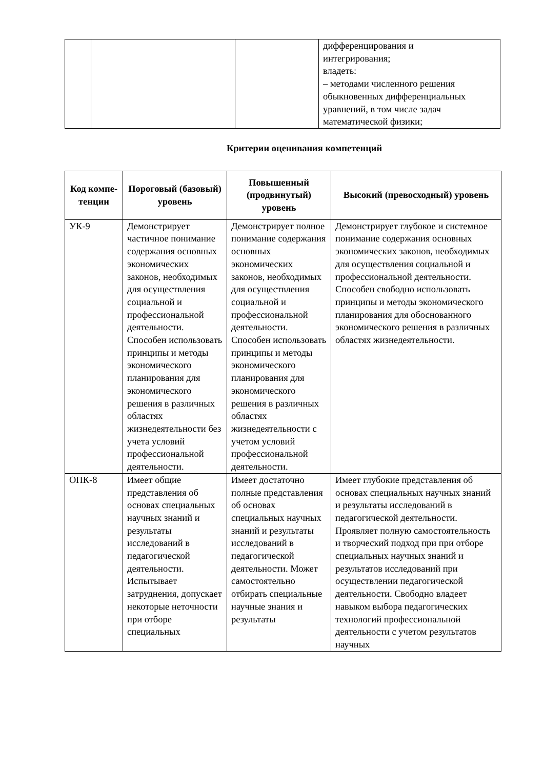| | | | дифференцирования и интегрирования; владеть: – методами численного решения обыкновенных дифференциальных уравнений, в том числе задач математической физики; |
Критерии оценивания компетенций
| Код компе- тенции | Пороговый (базовый) уровень | Повышенный (продвинутый) уровень | Высокий (превосходный) уровень |
| --- | --- | --- | --- |
| УК-9 | Демонстрирует частичное понимание содержания основных экономических законов, необходимых для осуществления социальной и профессиональной деятельности. Способен использовать принципы и методы экономического планирования для экономического решения в различных областях жизнедеятельности без учета условий профессиональной деятельности. | Демонстрирует полное понимание содержания основных экономических законов, необходимых для осуществления социальной и профессиональной деятельности. Способен использовать принципы и методы экономического планирования для экономического решения в различных областях жизнедеятельности с учетом условий профессиональной деятельности. | Демонстрирует глубокое и системное понимание содержания основных экономических законов, необходимых для осуществления социальной и профессиональной деятельности. Способен свободно использовать принципы и методы экономического планирования для обоснованного экономического решения в различных областях жизнедеятельности. |
| ОПК-8 | Имеет общие представления об основах специальных научных знаний и результаты исследований в педагогической деятельности. Испытывает затруднения, допускает некоторые неточности при отборе специальных | Имеет достаточно полные представления об основах специальных научных знаний и результаты исследований в педагогической деятельности. Может самостоятельно отбирать специальные научные знания и результаты | Имеет глубокие представления об основах специальных научных знаний и результаты исследований в педагогической деятельности. Проявляет полную самостоятельность и творческий подход при при отборе специальных научных знаний и результатов исследований при осуществлении педагогической деятельности. Свободно владеет навыком выбора педагогических технологий профессиональной деятельности с учетом результатов научных |